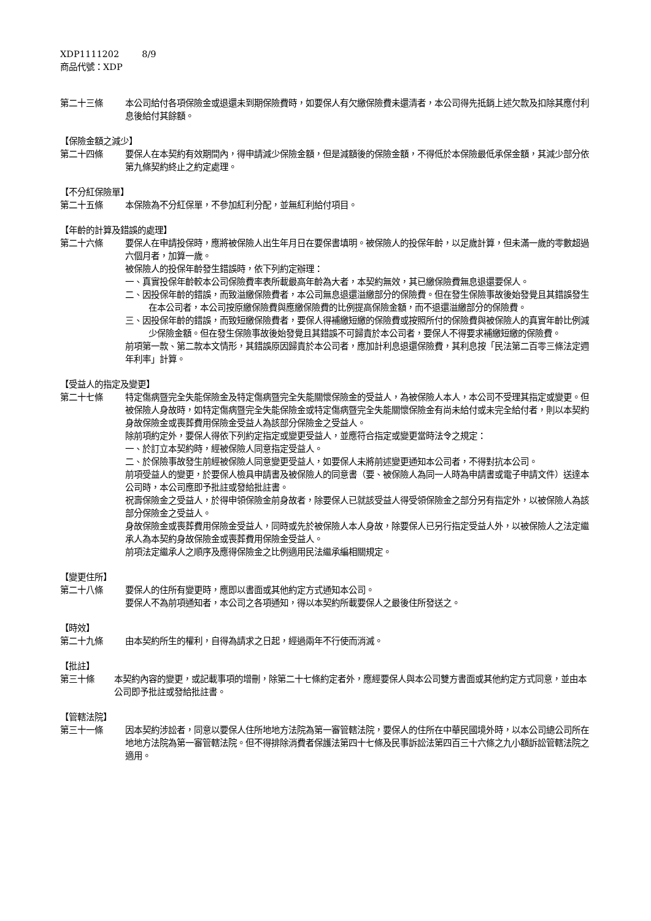XDP1111202 8/9
商品代號：XDP
第二十三條 本公司給付各項保險金或退還未到期保險費時，如要保人有欠繳保險費未還清者，本公司得先抵銷上述欠款及扣除其應付利息後給付其餘額。
【保險金額之減少】
第二十四條 要保人在本契約有效期間內，得申請減少保險金額，但是減額後的保險金額，不得低於本保險最低承保金額，其減少部分依第九條契約終止之約定處理。
【不分紅保險單】
第二十五條 本保險為不分紅保單，不參加紅利分配，並無紅利給付項目。
【年齡的計算及錯誤的處理】
第二十六條 要保人在申請投保時，應將被保險人出生年月日在要保書填明。被保險人的投保年齡，以足歲計算，但未滿一歲的零數超過六個月者，加算一歲。
被保險人的投保年齡發生錯誤時，依下列約定辦理：
一、真實投保年齡較本公司保險費率表所載最高年齡為大者，本契約無效，其已繳保險費無息退還要保人。
二、因投保年齡的錯誤，而致溢繳保險費者，本公司無息退還溢繳部分的保險費。但在發生保險事故後始發覺且其錯誤發生在本公司者，本公司按原繳保險費與應繳保險費的比例提高保險金額，而不退還溢繳部分的保險費。
三、因投保年齡的錯誤，而致短繳保險費者，要保人得補繳短繳的保險費或按照所付的保險費與被保險人的真實年齡比例減少保險金額。但在發生保險事故後始發覺且其錯誤不可歸責於本公司者，要保人不得要求補繳短繳的保險費。
前項第一款、第二款本文情形，其錯誤原因歸責於本公司者，應加計利息退還保險費，其利息按「民法第二百零三條法定週年利率」計算。
【受益人的指定及變更】
第二十七條 特定傷病暨完全失能保險金及特定傷病暨完全失能關懷保險金的受益人，為被保險人本人，本公司不受理其指定或變更。但被保險人身故時，如特定傷病暨完全失能保險金或特定傷病暨完全失能關懷保險金有尚未給付或未完全給付者，則以本契約身故保險金或喪葬費用保險金受益人為該部分保險金之受益人。
除前項約定外，要保人得依下列約定指定或變更受益人，並應符合指定或變更當時法令之規定：
一、於訂立本契約時，經被保險人同意指定受益人。
二、於保險事故發生前經被保險人同意變更受益人，如要保人未將前述變更通知本公司者，不得對抗本公司。
前項受益人的變更，於要保人檢具申請書及被保險人的同意書（要、被保險人為同一人時為申請書或電子申請文件）送達本公司時，本公司應即予批註或發給批註書。
祝壽保險金之受益人，於得申領保險金前身故者，除要保人已就該受益人得受領保險金之部分另有指定外，以被保險人為該部分保險金之受益人。
身故保險金或喪葬費用保險金受益人，同時或先於被保險人本人身故，除要保人已另行指定受益人外，以被保險人之法定繼承人為本契約身故保險金或喪葬費用保險金受益人。
前項法定繼承人之順序及應得保險金之比例適用民法繼承編相關規定。
【變更住所】
第二十八條 要保人的住所有變更時，應即以書面或其他約定方式通知本公司。
要保人不為前項通知者，本公司之各項通知，得以本契約所載要保人之最後住所發送之。
【時效】
第二十九條 由本契約所生的權利，自得為請求之日起，經過兩年不行使而消滅。
【批註】
第三十條 本契約內容的變更，或記載事項的增刪，除第二十七條約定者外，應經要保人與本公司雙方書面或其他約定方式同意，並由本公司即予批註或發給批註書。
【管轄法院】
第三十一條 因本契約涉訟者，同意以要保人住所地地方法院為第一審管轄法院，要保人的住所在中華民國境外時，以本公司總公司所在地地方法院為第一審管轄法院。但不得排除消費者保護法第四十七條及民事訴訟法第四百三十六條之九小額訴訟管轄法院之適用。